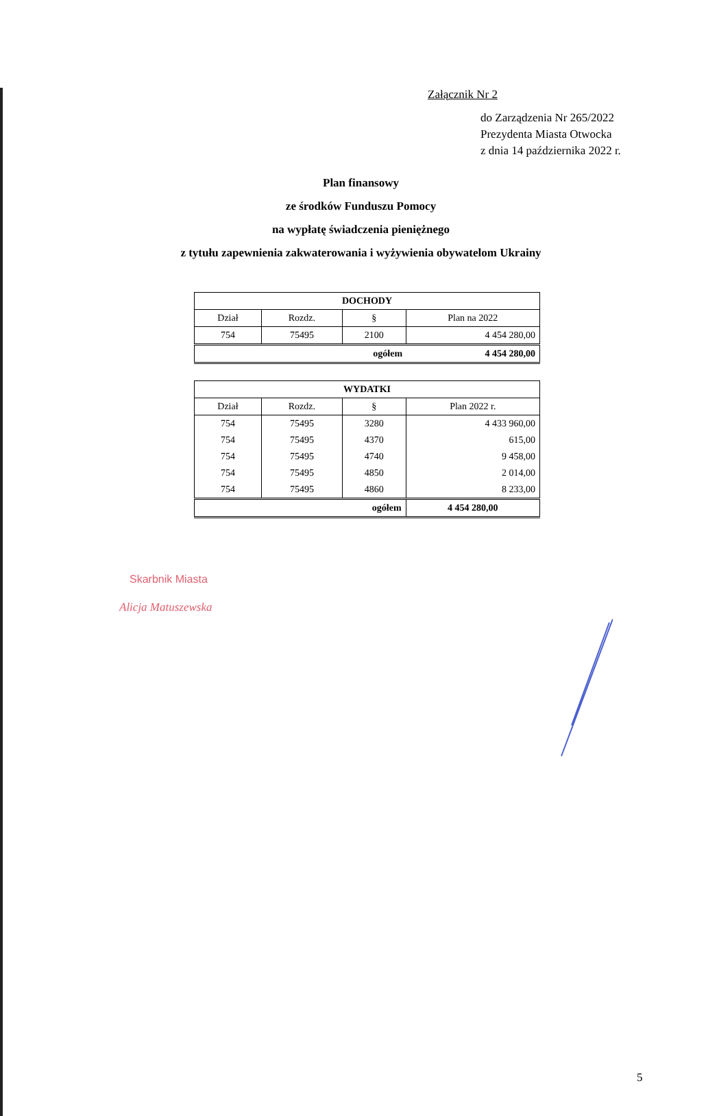Załącznik Nr 2
do Zarządzenia Nr 265/2022
Prezydenta Miasta Otwocka
z dnia 14 października 2022 r.
Plan finansowy
ze środków Funduszu Pomocy
na wypłatę świadczenia pieniężnego
z tytułu zapewnienia zakwaterowania i wyżywienia obywatelom Ukrainy
| DOCHODY | | | |
| --- | --- | --- | --- |
| Dział | Rozdz. | § | Plan na 2022 |
| 754 | 75495 | 2100 | 4 454 280,00 |
| ogółem | | | 4 454 280,00 |
| WYDATKI | | | |
| --- | --- | --- | --- |
| Dział | Rozdz. | § | Plan 2022 r. |
| 754 | 75495 | 3280 | 4 433 960,00 |
| 754 | 75495 | 4370 | 615,00 |
| 754 | 75495 | 4740 | 9 458,00 |
| 754 | 75495 | 4850 | 2 014,00 |
| 754 | 75495 | 4860 | 8 233,00 |
| ogółem | | | 4 454 280,00 |
Skarbnik Miasta
Alicja Matuszewska
5